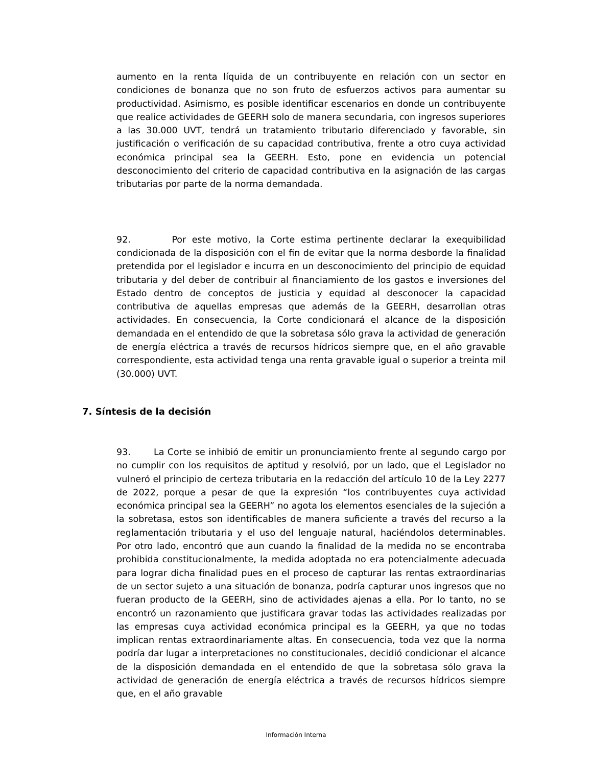aumento en la renta líquida de un contribuyente en relación con un sector en condiciones de bonanza que no son fruto de esfuerzos activos para aumentar su productividad. Asimismo, es posible identificar escenarios en donde un contribuyente que realice actividades de GEERH solo de manera secundaria, con ingresos superiores a las 30.000 UVT, tendrá un tratamiento tributario diferenciado y favorable, sin justificación o verificación de su capacidad contributiva, frente a otro cuya actividad económica principal sea la GEERH. Esto, pone en evidencia un potencial desconocimiento del criterio de capacidad contributiva en la asignación de las cargas tributarias por parte de la norma demandada.
92. Por este motivo, la Corte estima pertinente declarar la exequibilidad condicionada de la disposición con el fin de evitar que la norma desborde la finalidad pretendida por el legislador e incurra en un desconocimiento del principio de equidad tributaria y del deber de contribuir al financiamiento de los gastos e inversiones del Estado dentro de conceptos de justicia y equidad al desconocer la capacidad contributiva de aquellas empresas que además de la GEERH, desarrollan otras actividades. En consecuencia, la Corte condicionará el alcance de la disposición demandada en el entendido de que la sobretasa sólo grava la actividad de generación de energía eléctrica a través de recursos hídricos siempre que, en el año gravable correspondiente, esta actividad tenga una renta gravable igual o superior a treinta mil (30.000) UVT.
7. Síntesis de la decisión
93. La Corte se inhibió de emitir un pronunciamiento frente al segundo cargo por no cumplir con los requisitos de aptitud y resolvió, por un lado, que el Legislador no vulneró el principio de certeza tributaria en la redacción del artículo 10 de la Ley 2277 de 2022, porque a pesar de que la expresión “los contribuyentes cuya actividad económica principal sea la GEERH” no agota los elementos esenciales de la sujeción a la sobretasa, estos son identificables de manera suficiente a través del recurso a la reglamentación tributaria y el uso del lenguaje natural, haciéndolos determinables. Por otro lado, encontró que aun cuando la finalidad de la medida no se encontraba prohibida constitucionalmente, la medida adoptada no era potencialmente adecuada para lograr dicha finalidad pues en el proceso de capturar las rentas extraordinarias de un sector sujeto a una situación de bonanza, podría capturar unos ingresos que no fueran producto de la GEERH, sino de actividades ajenas a ella. Por lo tanto, no se encontró un razonamiento que justificara gravar todas las actividades realizadas por las empresas cuya actividad económica principal es la GEERH, ya que no todas implican rentas extraordinariamente altas. En consecuencia, toda vez que la norma podría dar lugar a interpretaciones no constitucionales, decidió condicionar el alcance de la disposición demandada en el entendido de que la sobretasa sólo grava la actividad de generación de energía eléctrica a través de recursos hídricos siempre que, en el año gravable
Información Interna